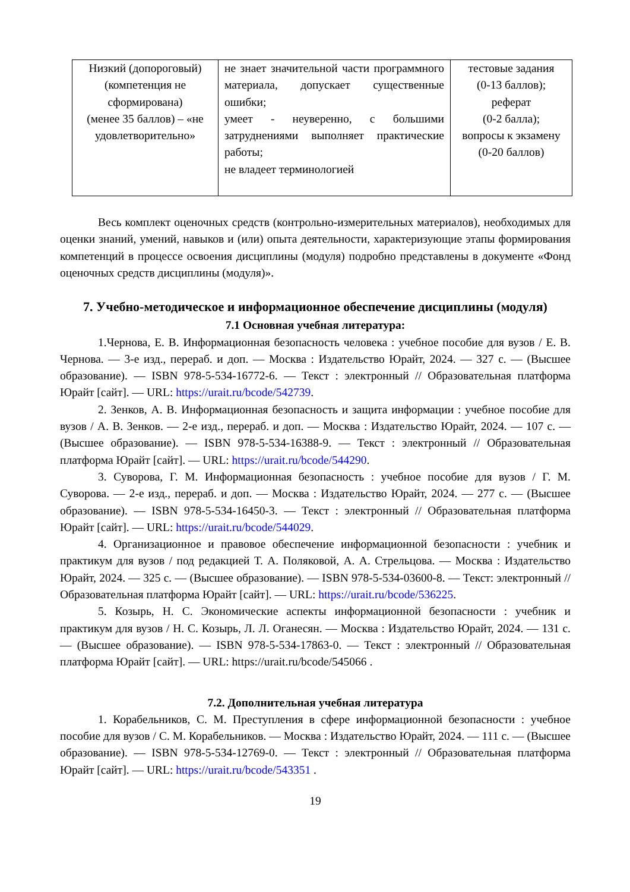| Низкий (допороговый) (компетенция не сформирована) (менее 35 баллов) – «не удовлетворительно» | не знает значительной части программного материала, допускает существенные ошибки; умеет - неуверенно, с большими затруднениями выполняет практические работы; не владеет терминологией | тестовые задания (0-13 баллов); реферат (0-2 балла); вопросы к экзамену (0-20 баллов) |
Весь комплект оценочных средств (контрольно-измерительных материалов), необходимых для оценки знаний, умений, навыков и (или) опыта деятельности, характеризующие этапы формирования компетенций в процессе освоения дисциплины (модуля) подробно представлены в документе «Фонд оценочных средств дисциплины (модуля)».
7. Учебно-методическое и информационное обеспечение дисциплины (модуля)
7.1 Основная учебная литература:
1.Чернова, Е. В. Информационная безопасность человека : учебное пособие для вузов / Е. В. Чернова. — 3-е изд., перераб. и доп. — Москва : Издательство Юрайт, 2024. — 327 с. — (Высшее образование). — ISBN 978-5-534-16772-6. — Текст : электронный // Образовательная платформа Юрайт [сайт]. — URL: https://urait.ru/bcode/542739.
2. Зенков, А. В. Информационная безопасность и защита информации : учебное пособие для вузов / А. В. Зенков. — 2-е изд., перераб. и доп. — Москва : Издательство Юрайт, 2024. — 107 с. — (Высшее образование). — ISBN 978-5-534-16388-9. — Текст : электронный // Образовательная платформа Юрайт [сайт]. — URL: https://urait.ru/bcode/544290.
3. Суворова, Г. М. Информационная безопасность : учебное пособие для вузов / Г. М. Суворова. — 2-е изд., перераб. и доп. — Москва : Издательство Юрайт, 2024. — 277 с. — (Высшее образование). — ISBN 978-5-534-16450-3. — Текст : электронный // Образовательная платформа Юрайт [сайт]. — URL: https://urait.ru/bcode/544029.
4. Организационное и правовое обеспечение информационной безопасности : учебник и практикум для вузов / под редакцией Т. А. Поляковой, А. А. Стрельцова. — Москва : Издательство Юрайт, 2024. — 325 с. — (Высшее образование). — ISBN 978-5-534-03600-8. — Текст: электронный // Образовательная платформа Юрайт [сайт]. — URL: https://urait.ru/bcode/536225.
5. Козырь, Н. С. Экономические аспекты информационной безопасности : учебник и практикум для вузов / Н. С. Козырь, Л. Л. Оганесян. — Москва : Издательство Юрайт, 2024. — 131 с. — (Высшее образование). — ISBN 978-5-534-17863-0. — Текст : электронный // Образовательная платформа Юрайт [сайт]. — URL: https://urait.ru/bcode/545066 .
7.2. Дополнительная учебная литература
1. Корабельников, С. М. Преступления в сфере информационной безопасности : учебное пособие для вузов / С. М. Корабельников. — Москва : Издательство Юрайт, 2024. — 111 с. — (Высшее образование). — ISBN 978-5-534-12769-0. — Текст : электронный // Образовательная платформа Юрайт [сайт]. — URL: https://urait.ru/bcode/543351 .
19